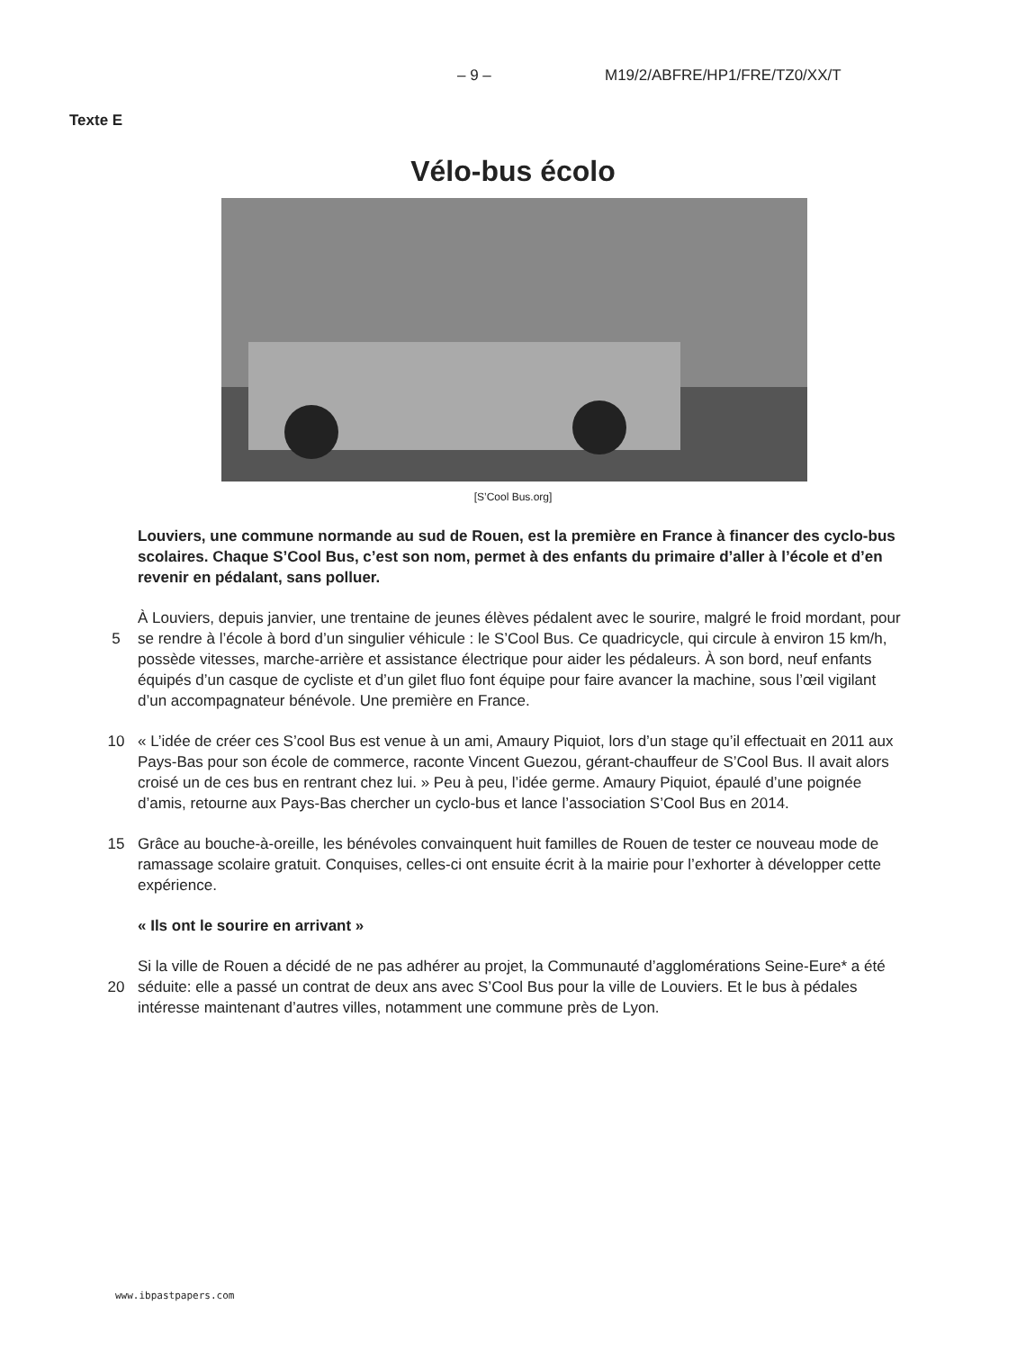– 9 – M19/2/ABFRE/HP1/FRE/TZ0/XX/T
Texte E
Vélo-bus écolo
[S’Cool Bus.org]
Louviers, une commune normande au sud de Rouen, est la première en France à financer des cyclo-bus scolaires. Chaque S’Cool Bus, c’est son nom, permet à des enfants du primaire d’aller à l’école et d’en revenir en pédalant, sans polluer.
5 À Louviers, depuis janvier, une trentaine de jeunes élèves pédalent avec le sourire, malgré le froid mordant, pour se rendre à l’école à bord d’un singulier véhicule : le S’Cool Bus. Ce quadricycle, qui circule à environ 15 km/h, possède vitesses, marche-arrière et assistance électrique pour aider les pédaleurs. À son bord, neuf enfants équipés d’un casque de cycliste et d’un gilet fluo font équipe pour faire avancer la machine, sous l’œil vigilant d’un accompagnateur bénévole. Une première en France.
10 « L’idée de créer ces S’cool Bus est venue à un ami, Amaury Piquiot, lors d’un stage qu’il effectuait en 2011 aux Pays-Bas pour son école de commerce, raconte Vincent Guezou, gérant-chauffeur de S’Cool Bus. Il avait alors croisé un de ces bus en rentrant chez lui. » Peu à peu, l’idée germe. Amaury Piquiot, épaulé d’une poignée d’amis, retourne aux Pays-Bas chercher un cyclo-bus et lance l’association S’Cool Bus en 2014.
15 Grâce au bouche-à-oreille, les bénévoles convainquent huit familles de Rouen de tester ce nouveau mode de ramassage scolaire gratuit. Conquises, celles-ci ont ensuite écrit à la mairie pour l’exhorter à développer cette expérience.
« Ils ont le sourire en arrivant »
20 Si la ville de Rouen a décidé de ne pas adhérer au projet, la Communauté d’agglomérations Seine-Eure* a été séduite: elle a passé un contrat de deux ans avec S’Cool Bus pour la ville de Louviers. Et le bus à pédales intéresse maintenant d’autres villes, notamment une commune près de Lyon.
www.ibpastpapers.com